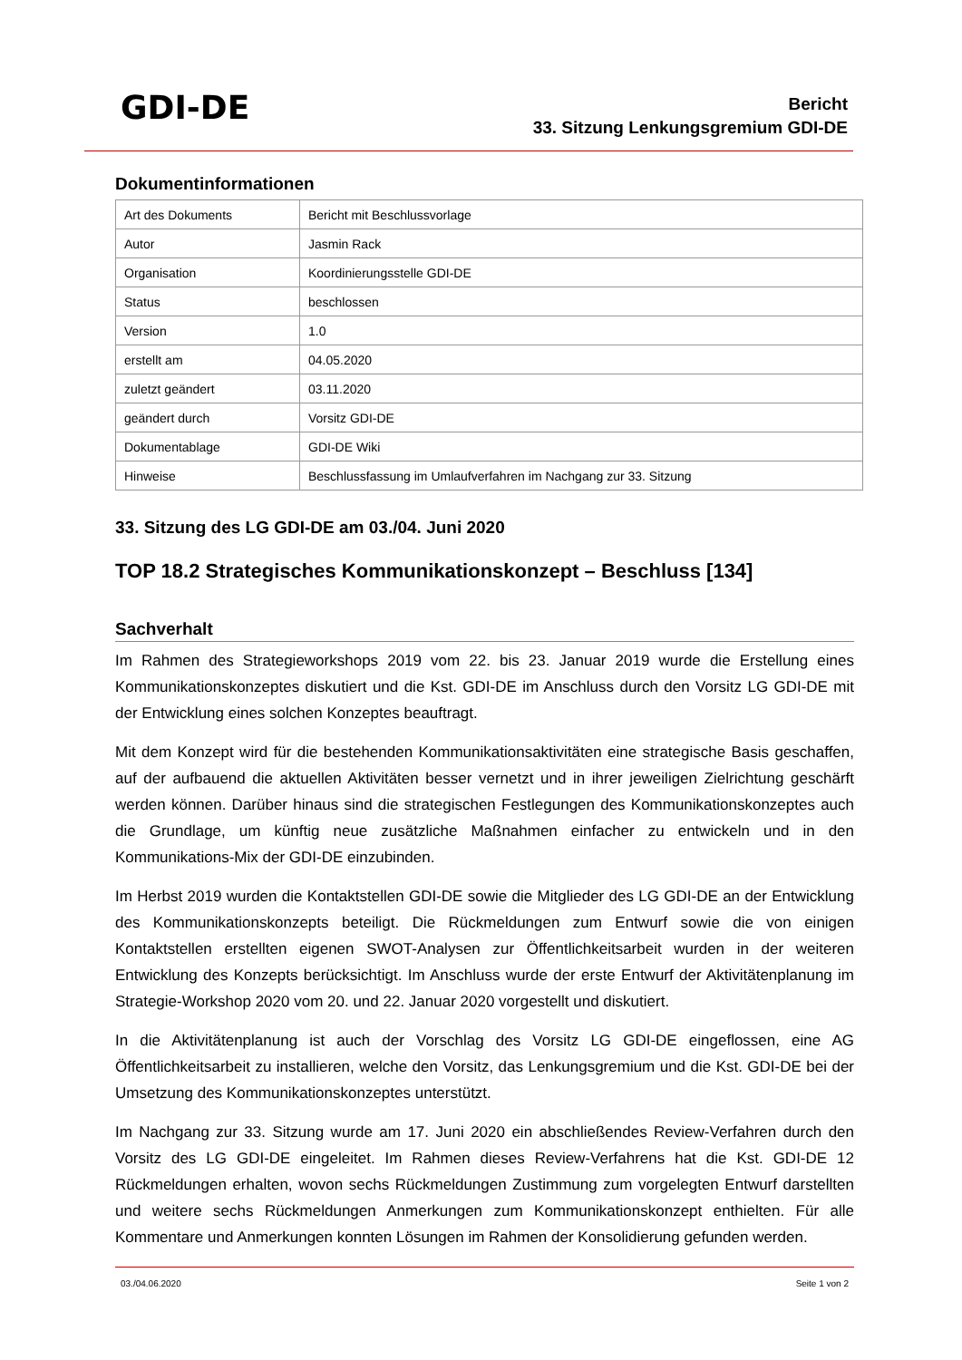GDI-DE
Bericht
33. Sitzung Lenkungsgremium GDI-DE
Dokumentinformationen
| Art des Dokuments | Bericht mit Beschlussvorlage |
| Autor | Jasmin Rack |
| Organisation | Koordinierungsstelle GDI-DE |
| Status | beschlossen |
| Version | 1.0 |
| erstellt am | 04.05.2020 |
| zuletzt geändert | 03.11.2020 |
| geändert durch | Vorsitz GDI-DE |
| Dokumentablage | GDI-DE Wiki |
| Hinweise | Beschlussfassung im Umlaufverfahren im Nachgang zur 33. Sitzung |
33. Sitzung des LG GDI-DE am 03./04. Juni 2020
TOP 18.2 Strategisches Kommunikationskonzept – Beschluss [134]
Sachverhalt
Im Rahmen des Strategieworkshops 2019 vom 22. bis 23. Januar 2019 wurde die Erstellung eines Kommunikationskonzeptes diskutiert und die Kst. GDI-DE im Anschluss durch den Vorsitz LG GDI-DE mit der Entwicklung eines solchen Konzeptes beauftragt.
Mit dem Konzept wird für die bestehenden Kommunikationsaktivitäten eine strategische Basis geschaffen, auf der aufbauend die aktuellen Aktivitäten besser vernetzt und in ihrer jeweiligen Zielrichtung geschärft werden können. Darüber hinaus sind die strategischen Festlegungen des Kommunikationskonzeptes auch die Grundlage, um künftig neue zusätzliche Maßnahmen einfacher zu entwickeln und in den Kommunikations-Mix der GDI-DE einzubinden.
Im Herbst 2019 wurden die Kontaktstellen GDI-DE sowie die Mitglieder des LG GDI-DE an der Entwicklung des Kommunikationskonzepts beteiligt. Die Rückmeldungen zum Entwurf sowie die von einigen Kontaktstellen erstellten eigenen SWOT-Analysen zur Öffentlichkeitsarbeit wurden in der weiteren Entwicklung des Konzepts berücksichtigt. Im Anschluss wurde der erste Entwurf der Aktivitätenplanung im Strategie-Workshop 2020 vom 20. und 22. Januar 2020 vorgestellt und diskutiert.
In die Aktivitätenplanung ist auch der Vorschlag des Vorsitz LG GDI-DE eingeflossen, eine AG Öffentlichkeitsarbeit zu installieren, welche den Vorsitz, das Lenkungsgremium und die Kst. GDI-DE bei der Umsetzung des Kommunikationskonzeptes unterstützt.
Im Nachgang zur 33. Sitzung wurde am 17. Juni 2020 ein abschließendes Review-Verfahren durch den Vorsitz des LG GDI-DE eingeleitet. Im Rahmen dieses Review-Verfahrens hat die Kst. GDI-DE 12 Rückmeldungen erhalten, wovon sechs Rückmeldungen Zustimmung zum vorgelegten Entwurf darstellten und weitere sechs Rückmeldungen Anmerkungen zum Kommunikationskonzept enthielten. Für alle Kommentare und Anmerkungen konnten Lösungen im Rahmen der Konsolidierung gefunden werden.
03./04.06.2020 Seite 1 von 2